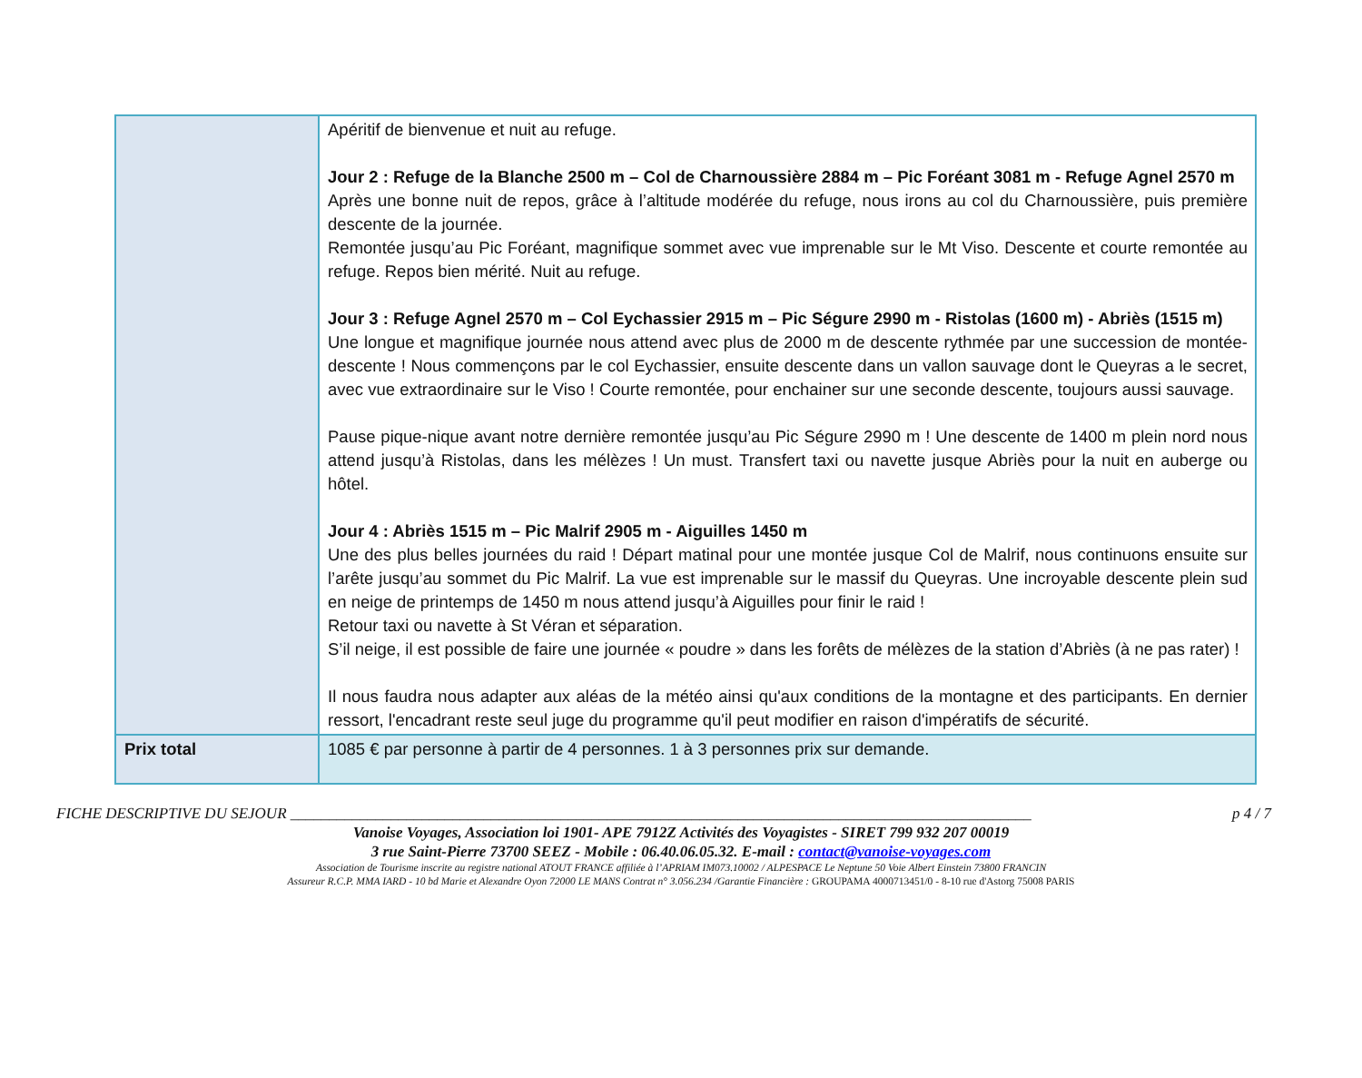| | Apéritif de bienvenue et nuit au refuge. Jour 2 : Refuge de la Blanche 2500 m – Col de Charnoussière 2884 m – Pic Foréant 3081 m - Refuge Agnel 2570 m Après une bonne nuit de repos, grâce à l’altitude modérée du refuge, nous irons au col du Charnoussière, puis première descente de la journée. Remontée jusqu’au Pic Foréant, magnifique sommet avec vue imprenable sur le Mt Viso. Descente et courte remontée au refuge. Repos bien mérité. Nuit au refuge. Jour 3 : Refuge Agnel 2570 m – Col Eychassier 2915 m – Pic Ségure 2990 m - Ristolas (1600 m) - Abriès (1515 m) Une longue et magnifique journée nous attend avec plus de 2000 m de descente rythmée par une succession de montée-descente ! Nous commençons par le col Eychassier, ensuite descente dans un vallon sauvage dont le Queyras a le secret, avec vue extraordinaire sur le Viso ! Courte remontée, pour enchainer sur une seconde descente, toujours aussi sauvage. Pause pique-nique avant notre dernière remontée jusqu’au Pic Ségure 2990 m ! Une descente de 1400 m plein nord nous attend jusqu’à Ristolas, dans les mélèzes ! Un must. Transfert taxi ou navette jusque Abriès pour la nuit en auberge ou hôtel. Jour 4 : Abriès 1515 m – Pic Malrif 2905 m - Aiguilles 1450 m Une des plus belles journées du raid ! Départ matinal pour une montée jusque Col de Malrif, nous continuons ensuite sur l’arête jusqu’au sommet du Pic Malrif. La vue est imprenable sur le massif du Queyras. Une incroyable descente plein sud en neige de printemps de 1450 m nous attend jusqu’à Aiguilles pour finir le raid ! Retour taxi ou navette à St Véran et séparation. S’il neige, il est possible de faire une journée « poudre » dans les forêts de mélèzes de la station d’Abriès (à ne pas rater) ! Il nous faudra nous adapter aux aléas de la météo ainsi qu'aux conditions de la montagne et des participants. En dernier ressort, l'encadrant reste seul juge du programme qu'il peut modifier en raison d'impératifs de sécurité. |
| Prix total | 1085 € par personne à partir de 4 personnes. 1 à 3 personnes prix sur demande. |
FICHE DESCRIPTIVE DU SEJOUR ________________________________________________________________________________________________ p 4 / 7
Vanoise Voyages, Association loi 1901- APE 7912Z Activités des Voyagistes - SIRET 799 932 207 00019
3 rue Saint-Pierre 73700 SEEZ - Mobile : 06.40.06.05.32. E-mail : contact@vanoise-voyages.com
Association de Tourisme inscrite au registre national ATOUT FRANCE affiliée à l’APRIAM IM073.10002 / ALPESPACE Le Neptune 50 Voie Albert Einstein 73800 FRANCIN
Assureur R.C.P. MMA IARD - 10 bd Marie et Alexandre Oyon 72000 LE MANS Contrat n° 3.056.234 /Garantie Financière : GROUPAMA 4000713451/0 - 8-10 rue d'Astorg 75008 PARIS